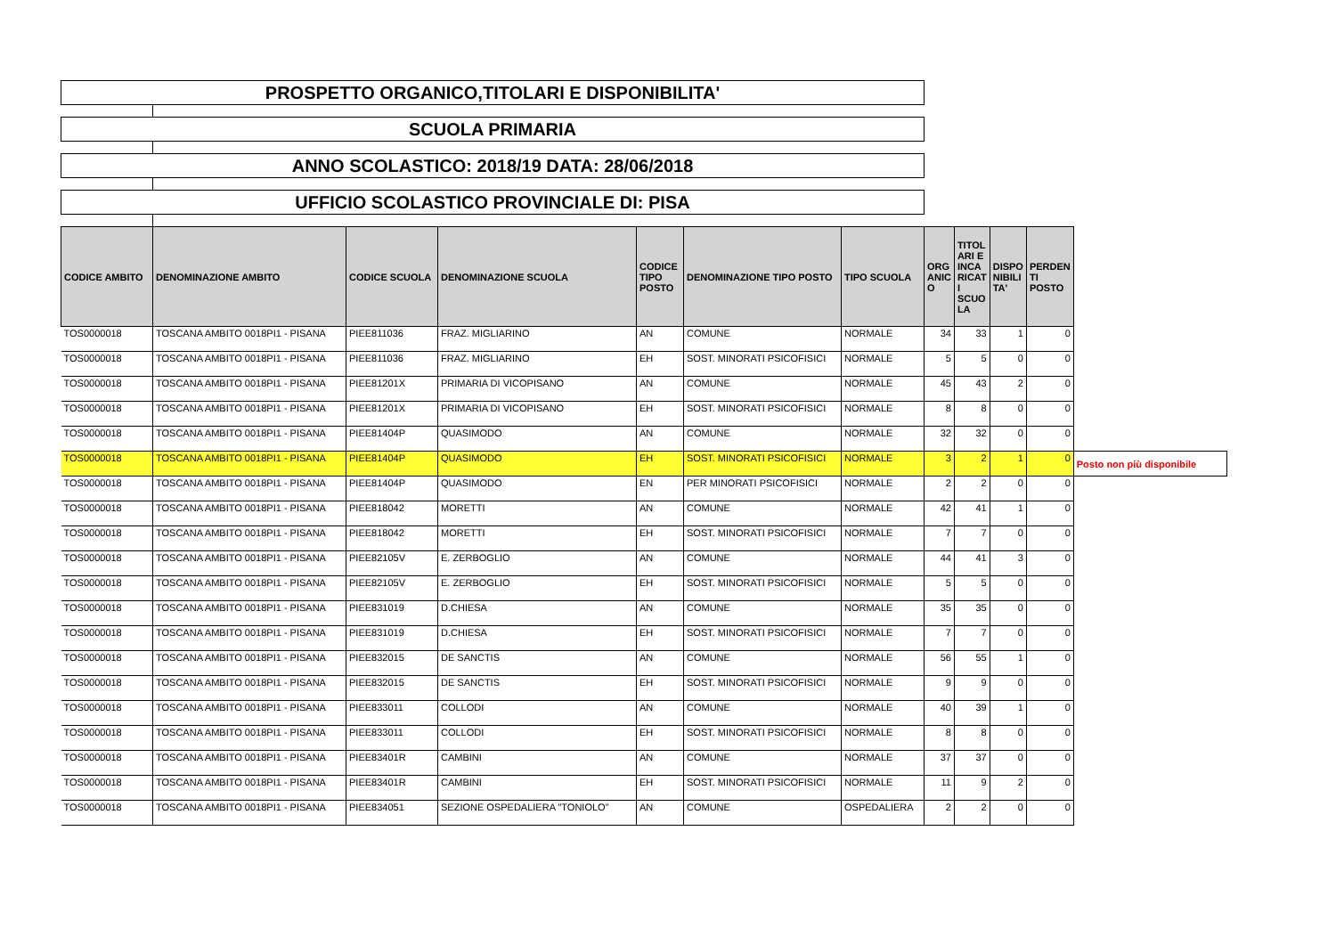PROSPETTO ORGANICO,TITOLARI E DISPONIBILITA'
SCUOLA PRIMARIA
ANNO SCOLASTICO: 2018/19 DATA: 28/06/2018
UFFICIO SCOLASTICO PROVINCIALE DI: PISA
| CODICE AMBITO | DENOMINAZIONE AMBITO | CODICE SCUOLA | DENOMINAZIONE SCUOLA | CODICE TIPO POSTO | DENOMINAZIONE TIPO POSTO | TIPO SCUOLA | ORG ANIC O | TITOL ARI E INCA RICAT I SCUO LA | DISPO NIBILI TA' | PERDEN TI POSTO | |
| --- | --- | --- | --- | --- | --- | --- | --- | --- | --- | --- | --- |
| TOS0000018 | TOSCANA AMBITO 0018PI1 - PISANA | PIEE811036 | FRAZ. MIGLIARINO | AN | COMUNE | NORMALE | 34 | 33 | 1 | 0 | |
| TOS0000018 | TOSCANA AMBITO 0018PI1 - PISANA | PIEE811036 | FRAZ. MIGLIARINO | EH | SOST. MINORATI PSICOFISICI | NORMALE | 5 | 5 | 0 | 0 | |
| TOS0000018 | TOSCANA AMBITO 0018PI1 - PISANA | PIEE81201X | PRIMARIA DI VICOPISANO | AN | COMUNE | NORMALE | 45 | 43 | 2 | 0 | |
| TOS0000018 | TOSCANA AMBITO 0018PI1 - PISANA | PIEE81201X | PRIMARIA DI VICOPISANO | EH | SOST. MINORATI PSICOFISICI | NORMALE | 8 | 8 | 0 | 0 | |
| TOS0000018 | TOSCANA AMBITO 0018PI1 - PISANA | PIEE81404P | QUASIMODO | AN | COMUNE | NORMALE | 32 | 32 | 0 | 0 | |
| TOS0000018 | TOSCANA AMBITO 0018PI1 - PISANA | PIEE81404P | QUASIMODO | EH | SOST. MINORATI PSICOFISICI | NORMALE | 3 | 2 | 1 | 0 | Posto non più disponibile |
| TOS0000018 | TOSCANA AMBITO 0018PI1 - PISANA | PIEE81404P | QUASIMODO | EN | PER MINORATI PSICOFISICI | NORMALE | 2 | 2 | 0 | 0 | |
| TOS0000018 | TOSCANA AMBITO 0018PI1 - PISANA | PIEE818042 | MORETTI | AN | COMUNE | NORMALE | 42 | 41 | 1 | 0 | |
| TOS0000018 | TOSCANA AMBITO 0018PI1 - PISANA | PIEE818042 | MORETTI | EH | SOST. MINORATI PSICOFISICI | NORMALE | 7 | 7 | 0 | 0 | |
| TOS0000018 | TOSCANA AMBITO 0018PI1 - PISANA | PIEE82105V | E. ZERBOGLIO | AN | COMUNE | NORMALE | 44 | 41 | 3 | 0 | |
| TOS0000018 | TOSCANA AMBITO 0018PI1 - PISANA | PIEE82105V | E. ZERBOGLIO | EH | SOST. MINORATI PSICOFISICI | NORMALE | 5 | 5 | 0 | 0 | |
| TOS0000018 | TOSCANA AMBITO 0018PI1 - PISANA | PIEE831019 | D.CHIESA | AN | COMUNE | NORMALE | 35 | 35 | 0 | 0 | |
| TOS0000018 | TOSCANA AMBITO 0018PI1 - PISANA | PIEE831019 | D.CHIESA | EH | SOST. MINORATI PSICOFISICI | NORMALE | 7 | 7 | 0 | 0 | |
| TOS0000018 | TOSCANA AMBITO 0018PI1 - PISANA | PIEE832015 | DE SANCTIS | AN | COMUNE | NORMALE | 56 | 55 | 1 | 0 | |
| TOS0000018 | TOSCANA AMBITO 0018PI1 - PISANA | PIEE832015 | DE SANCTIS | EH | SOST. MINORATI PSICOFISICI | NORMALE | 9 | 9 | 0 | 0 | |
| TOS0000018 | TOSCANA AMBITO 0018PI1 - PISANA | PIEE833011 | COLLODI | AN | COMUNE | NORMALE | 40 | 39 | 1 | 0 | |
| TOS0000018 | TOSCANA AMBITO 0018PI1 - PISANA | PIEE833011 | COLLODI | EH | SOST. MINORATI PSICOFISICI | NORMALE | 8 | 8 | 0 | 0 | |
| TOS0000018 | TOSCANA AMBITO 0018PI1 - PISANA | PIEE83401R | CAMBINI | AN | COMUNE | NORMALE | 37 | 37 | 0 | 0 | |
| TOS0000018 | TOSCANA AMBITO 0018PI1 - PISANA | PIEE83401R | CAMBINI | EH | SOST. MINORATI PSICOFISICI | NORMALE | 11 | 9 | 2 | 0 | |
| TOS0000018 | TOSCANA AMBITO 0018PI1 - PISANA | PIEE834051 | SEZIONE OSPEDALIERA "TONIOLO" | AN | COMUNE | OSPEDALIERA | 2 | 2 | 0 | 0 | |